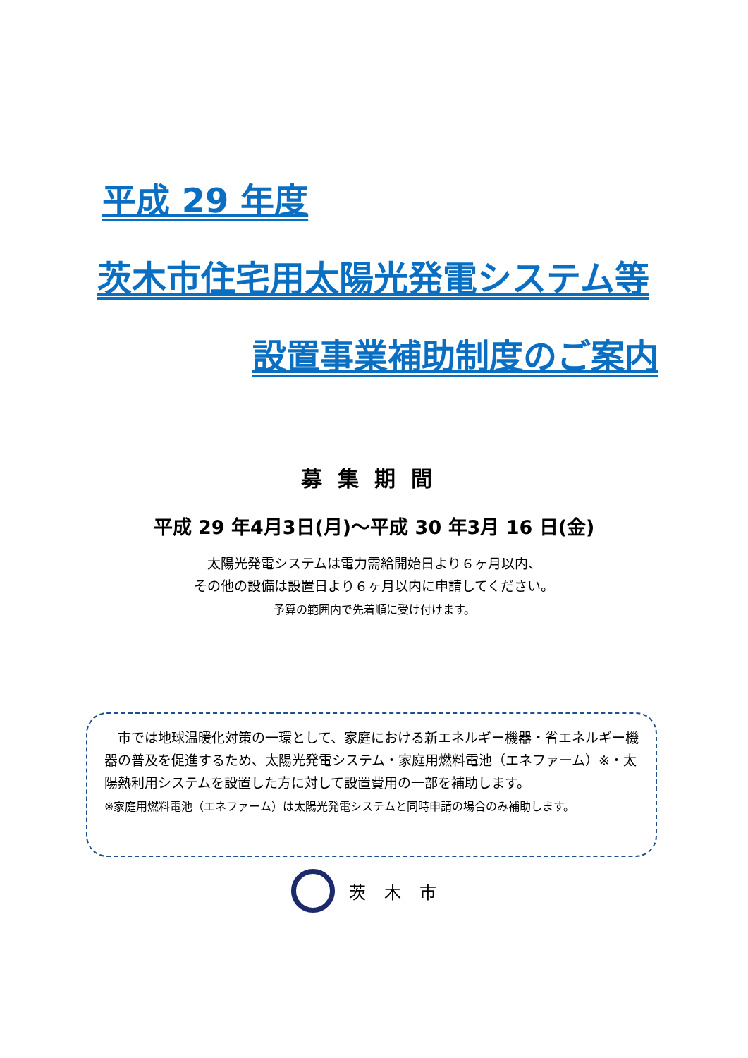平成 29 年度
茨木市住宅用太陽光発電システム等
設置事業補助制度のご案内
募集期間
平成 29 年4月3日(月)～平成 30 年3月 16 日(金)
太陽光発電システムは電力需給開始日より６ヶ月以内、
その他の設備は設置日より６ヶ月以内に申請してください。
予算の範囲内で先着順に受け付けます。
　市では地球温暖化対策の一環として、家庭における新エネルギー機器・省エネルギー機器の普及を促進するため、太陽光発電システム・家庭用燃料電池（エネファーム）※・太陽熱利用システムを設置した方に対して設置費用の一部を補助します。
※家庭用燃料電池（エネファーム）は太陽光発電システムと同時申請の場合のみ補助します。
茨木市